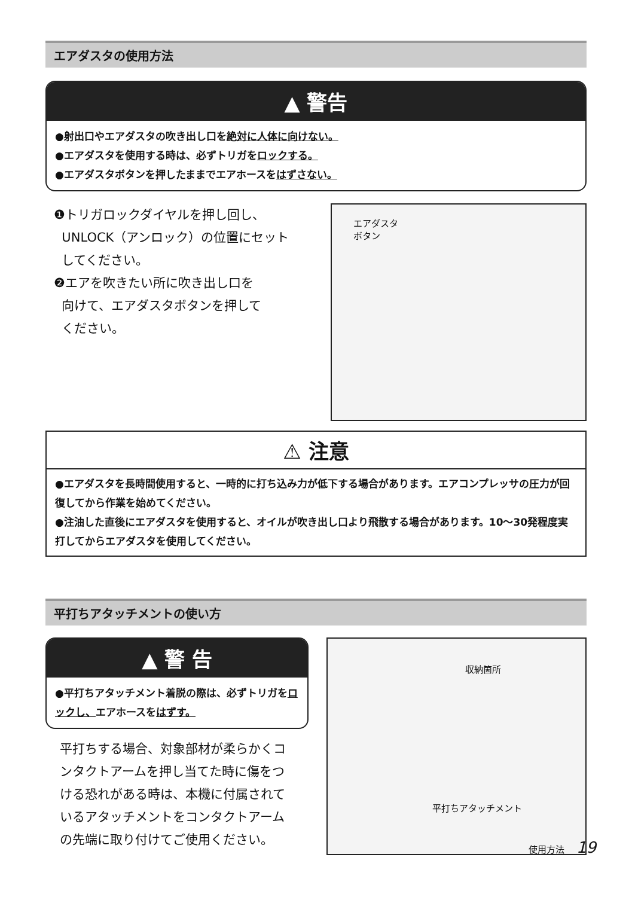エアダスタの使用方法
▲ 警告
●射出口やエアダスタの吹き出し口を絶対に人体に向けない。
●エアダスタを使用する時は、必ずトリガをロックする。
●エアダスタボタンを押したままでエアホースをはずさない。
❶トリガロックダイヤルを押し回し、
UNLOCK（アンロック）の位置にセット
してください。
❷エアを吹きたい所に吹き出し口を
向けて、エアダスタボタンを押して
ください。
エアダスタ
ボタン
⚠ 注意
●エアダスタを長時間使用すると、一時的に打ち込み力が低下する場合があります。エアコンプレッサの圧力が回復してから作業を始めてください。
●注油した直後にエアダスタを使用すると、オイルが吹き出し口より飛散する場合があります。10〜30発程度実打してからエアダスタを使用してください。
平打ちアタッチメントの使い方
▲ 警 告
●平打ちアタッチメント着脱の際は、必ずトリガをロックし、エアホースをはずす。
平打ちする場合、対象部材が柔らかくコンタクトアームを押し当てた時に傷をつける恐れがある時は、本機に付属されているアタッチメントをコンタクトアームの先端に取り付けてご使用ください。
収納箇所
平打ちアタッチメント
使用方法 19